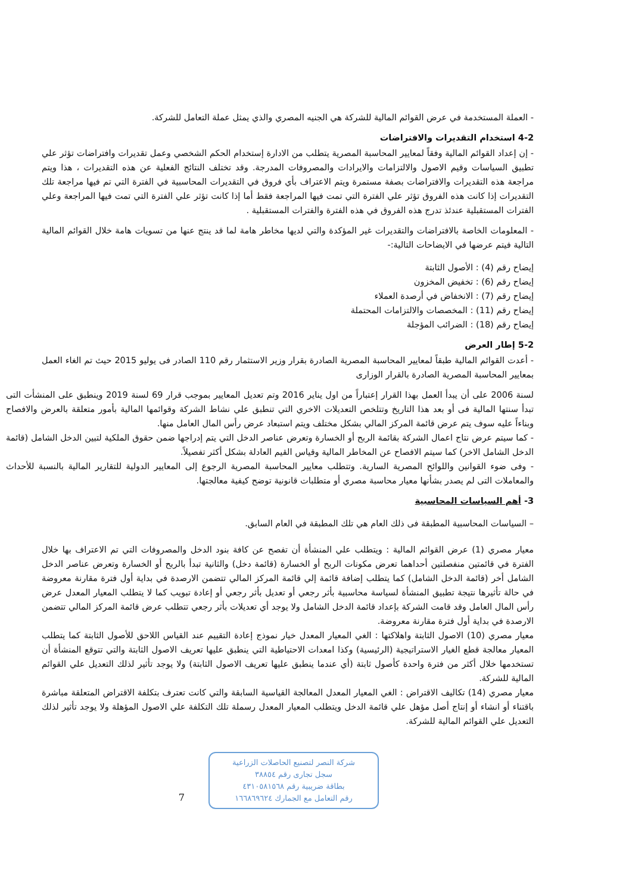- العملة المستخدمة في عرض القوائم المالية للشركة هي الجنيه المصري والذي يمثل عملة التعامل للشركة.
4-2 استخدام التقديرات والافتراضات
- إن إعداد القوائم المالية وفقاً لمعايير المحاسبة المصرية يتطلب من الادارة إستخدام الحكم الشخصي وعمل تقديرات وافتراضات تؤثر علي تطبيق السياسات وقيم الاصول والالتزامات والايرادات والمصروفات المدرجة. وقد تختلف النتائج الفعلية عن هذه التقديرات ، هذا ويتم مراجعة هذه التقديرات والافتراضات بصفة مستمرة ويتم الاعتراف بأي فروق في التقديرات المحاسبية في الفترة التي تم فيها مراجعة تلك التقديرات إذا كانت هذه الفروق تؤثر علي الفترة التي تمت فيها المراجعة فقط أما إذا كانت تؤثر علي الفترة التي تمت فيها المراجعة وعلي الفترات المستقبلية عندئذ تدرج هذه الفروق في هذه الفترة والفترات المستقبلية .
- المعلومات الخاصة بالافتراضات والتقديرات غير المؤكدة والتي لديها مخاطر هامة لما قد ينتج عنها من تسويات هامة خلال القوائم المالية التالية فيتم عرضها في الايضاحات التالية:-
إيضاح رقم (4) : الأصول الثابتة
إيضاح رقم (6) : تخفيض المخزون
إيضاح رقم (7) : الانخفاض في أرصدة العملاء
إيضاح رقم (11) : المخصصات والالتزامات المحتملة
إيضاح رقم (18) : الضرائب المؤجلة
5-2 إطار العرض
- أعدت القوائم المالية طبقاً لمعايير المحاسبة المصرية الصادرة بقرار وزير الاستثمار رقم 110 الصادر فى يوليو 2015 حيث تم الغاء العمل بمعايير المحاسبة المصرية الصادرة بالقرار الوزارى
لسنة 2006 على أن يبدأ العمل بهذا القرار إعتباراً من اول يناير 2016 وتم تعديل المعايير بموجب قرار 69 لسنة 2019 وينطبق على المنشأت التى تبدأ سنتها المالية فى أو بعد هذا التاريخ وتتلخص التعديلات الاخري التي تنطبق علي نشاط الشركة وقوائمها المالية بأمور متعلقة بالعرض والافصاح وبناءاً عليه سوف يتم عرض قائمة المركز المالي بشكل مختلف ويتم استبعاد عرض رأس المال العامل منها.
- كما سيتم عرض نتاج اعمال الشركة بقائمة الربح أو الخسارة وتعرض عناصر الدخل التي يتم إدراجها ضمن حقوق الملكية لتبين الدخل الشامل (قائمة الدخل الشامل الاخر) كما سيتم الافصاح عن المخاطر المالية وقياس القيم العادلة بشكل أكثر تفصيلاً.
- وفى ضوء القوانين واللوائح المصرية السارية. وتتطلب معايير المحاسبة المصرية الرجوع إلى المعايير الدولية للتقارير المالية بالنسبة للأحداث والمعاملات التى لم يصدر بشأنها معيار محاسبة مصري أو متطلبات قانونية توضح كيفية معالجتها.
3- أهم السياسات المحاسبية
– السياسات المحاسبية المطبقة فى ذلك العام هي تلك المطبقة في العام السابق.
معيار مصري (1) عرض القوائم المالية : ويتطلب علي المنشأة أن تفصح عن كافة بنود الدخل والمصروفات التي تم الاعتراف بها خلال الفترة في قائمتين منفصلتين أحداهما تعرض مكونات الربح أو الخسارة (قائمة دخل) والثانية تبدأ بالربح أو الخسارة وتعرض عناصر الدخل الشامل أخر (قائمة الدخل الشامل) كما يتطلب إضافة قائمة إلي قائمة المركز المالي تتضمن الارصدة في بداية أول فترة مقارنة معروضة في حالة تأثيرها نتيجة تطبيق المنشأة لسياسة محاسبية بأثر رجعي أو تعديل بأثر رجعي أو إعادة تبويب كما لا يتطلب المعيار المعدل عرض رأس المال العامل وقد قامت الشركة بإعداد قائمة الدخل الشامل ولا يوجد أي تعديلات بأثر رجعي تتطلب عرض قائمة المركز المالي تتضمن الارصدة في بداية أول فترة مقارنة معروضة.
معيار مصري (10) الاصول الثابتة واهلاكتها : الغي المعيار المعدل خيار نموذج إعادة التقييم عند القياس اللاحق للأصول الثابتة كما يتطلب المعيار معالجة قطع الغيار الاستراتيجية (الرئيسية) وكذا امعدات الاحتياطية التي ينطبق عليها تعريف الاصول الثابتة والتي تتوقع المنشأة أن تستخدمها خلال أكثر من فترة واحدة كأصول ثابتة (أي عندما ينطبق عليها تعريف الاصول الثابتة) ولا يوجد تأثير لذلك التعديل علي القوائم المالية للشركة.
معيار مصري (14) تكاليف الاقتراض : الغي المعيار المعدل المعالجة القياسية السابقة والتي كانت تعترف بتكلفة الاقتراض المتعلقة مباشرة باقتناء أو انشاء أو إنتاج أصل مؤهل علي قائمة الدخل ويتطلب المعيار المعدل رسملة تلك التكلفة علي الاصول المؤهلة ولا يوجد تأثير لذلك التعديل علي القوائم المالية للشركة.
شركة النصر لتصنيع الحاصلات الزراعية
سجل تجارى رقم ٣٨٨٥٤
بطاقة ضريبية رقم ٤٣١٠٥٨١٥٦٨
رقم التعامل مع الجمارك ١٦٦٨٦٩٦٢٤
7